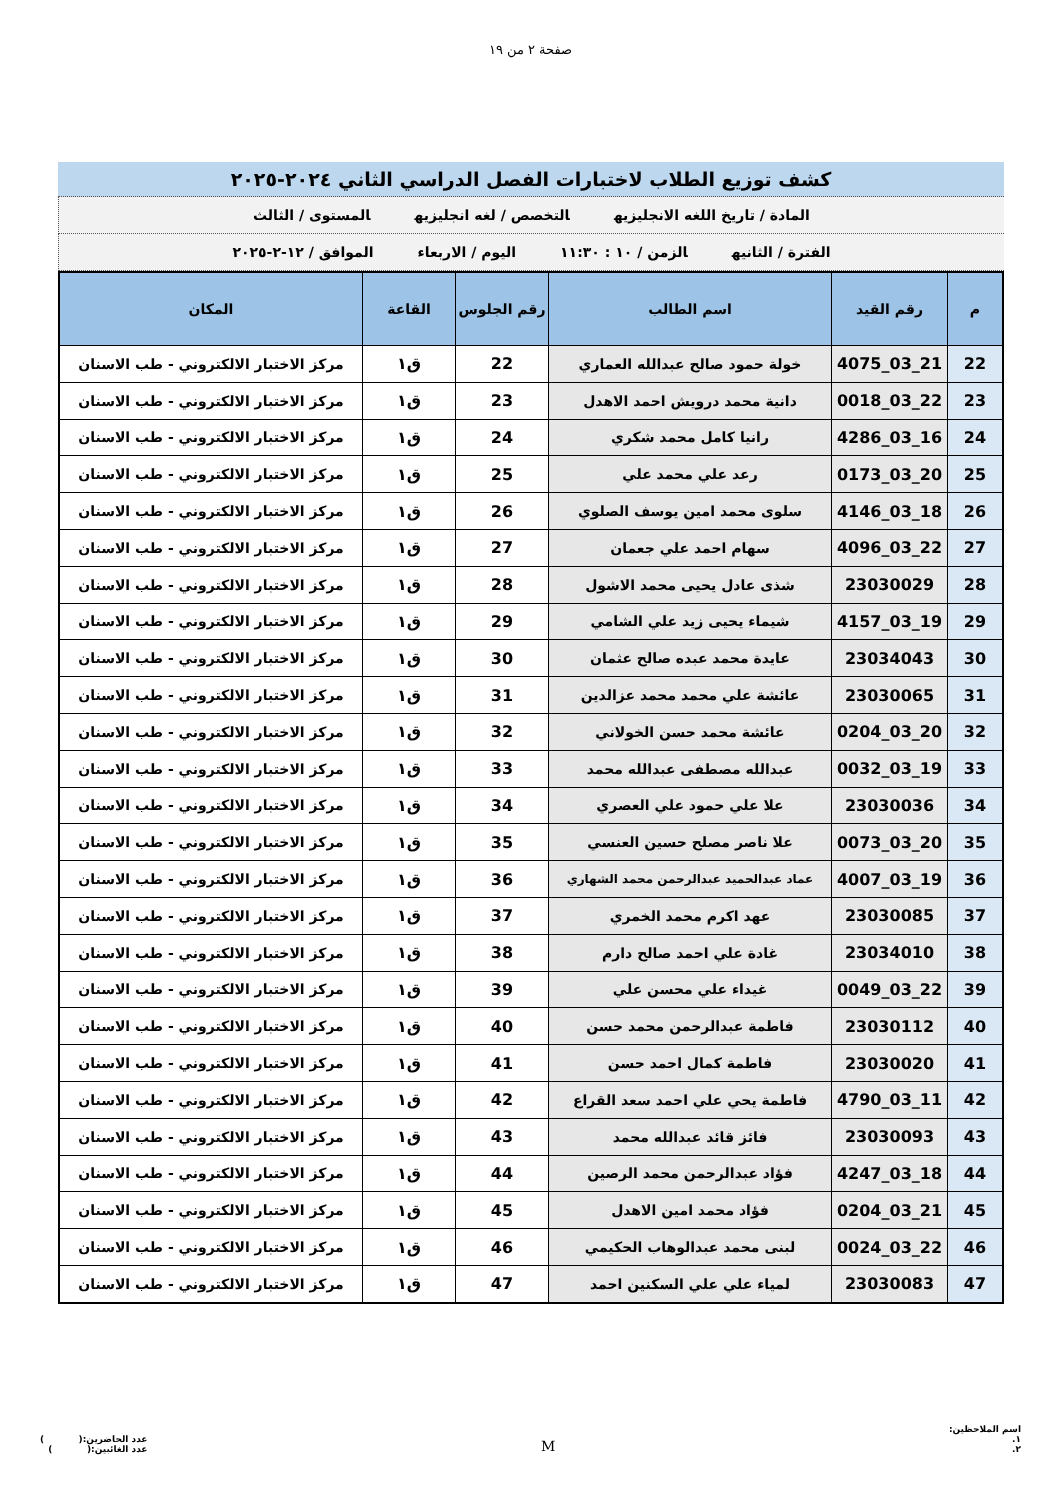صفحة ٢ من ١٩
كشف توزيع الطلاب لاختبارات الفصل الدراسي الثاني ٢٠٢٤-٢٠٢٥
المادة / تاريخ اللغه الانجليزيه التخصص / لغه انجليزيه المستوى / الثالث
الفترة / الثانيه الزمن / ١٠ : ١١:٣٠ اليوم / الاربعاء الموافق / ١٢-٢-٢٠٢٥
| م | رقم القيد | اسم الطالب | رقم الجلوس | القاعة | المكان |
| --- | --- | --- | --- | --- | --- |
| 22 | 21_03_4075 | خولة حمود صالح عبدالله العماري | 22 | ق١ | مركز الاختبار الالكتروني - طب الاسنان |
| 23 | 22_03_0018 | دانية محمد درويش احمد الاهدل | 23 | ق١ | مركز الاختبار الالكتروني - طب الاسنان |
| 24 | 16_03_4286 | رانيا كامل محمد شكري | 24 | ق١ | مركز الاختبار الالكتروني - طب الاسنان |
| 25 | 20_03_0173 | رعد علي محمد علي | 25 | ق١ | مركز الاختبار الالكتروني - طب الاسنان |
| 26 | 18_03_4146 | سلوى محمد امين يوسف الصلوي | 26 | ق١ | مركز الاختبار الالكتروني - طب الاسنان |
| 27 | 22_03_4096 | سهام احمد علي جعمان | 27 | ق١ | مركز الاختبار الالكتروني - طب الاسنان |
| 28 | 23030029 | شذى عادل يحيى محمد الاشول | 28 | ق١ | مركز الاختبار الالكتروني - طب الاسنان |
| 29 | 19_03_4157 | شيماء يحيى زيد علي الشامي | 29 | ق١ | مركز الاختبار الالكتروني - طب الاسنان |
| 30 | 23034043 | عايدة محمد عبده صالح عثمان | 30 | ق١ | مركز الاختبار الالكتروني - طب الاسنان |
| 31 | 23030065 | عائشة علي محمد محمد عزالدين | 31 | ق١ | مركز الاختبار الالكتروني - طب الاسنان |
| 32 | 20_03_0204 | عائشة محمد حسن الخولاني | 32 | ق١ | مركز الاختبار الالكتروني - طب الاسنان |
| 33 | 19_03_0032 | عبدالله مصطفى عبدالله محمد | 33 | ق١ | مركز الاختبار الالكتروني - طب الاسنان |
| 34 | 23030036 | علا علي حمود علي العصري | 34 | ق١ | مركز الاختبار الالكتروني - طب الاسنان |
| 35 | 20_03_0073 | علا ناصر مصلح حسين العنسي | 35 | ق١ | مركز الاختبار الالكتروني - طب الاسنان |
| 36 | 19_03_4007 | عماد عبدالحميد عبدالرحمن محمد الشهاري | 36 | ق١ | مركز الاختبار الالكتروني - طب الاسنان |
| 37 | 23030085 | عهد اكرم محمد الخمري | 37 | ق١ | مركز الاختبار الالكتروني - طب الاسنان |
| 38 | 23034010 | غادة علي احمد صالح دارم | 38 | ق١ | مركز الاختبار الالكتروني - طب الاسنان |
| 39 | 22_03_0049 | غيداء علي محسن علي | 39 | ق١ | مركز الاختبار الالكتروني - طب الاسنان |
| 40 | 23030112 | فاطمة عبدالرحمن محمد حسن | 40 | ق١ | مركز الاختبار الالكتروني - طب الاسنان |
| 41 | 23030020 | فاطمة كمال احمد حسن | 41 | ق١ | مركز الاختبار الالكتروني - طب الاسنان |
| 42 | 11_03_4790 | فاطمة يحي علي احمد سعد القراع | 42 | ق١ | مركز الاختبار الالكتروني - طب الاسنان |
| 43 | 23030093 | فائز قائد عبدالله محمد | 43 | ق١ | مركز الاختبار الالكتروني - طب الاسنان |
| 44 | 18_03_4247 | فؤاد عبدالرحمن محمد الرصين | 44 | ق١ | مركز الاختبار الالكتروني - طب الاسنان |
| 45 | 21_03_0204 | فؤاد محمد امين الاهدل | 45 | ق١ | مركز الاختبار الالكتروني - طب الاسنان |
| 46 | 22_03_0024 | لبنى محمد عبدالوهاب الحكيمي | 46 | ق١ | مركز الاختبار الالكتروني - طب الاسنان |
| 47 | 23030083 | لمياء علي علي السكنين احمد | 47 | ق١ | مركز الاختبار الالكتروني - طب الاسنان |
اسم الملاحظين:
١.
٢.
M
عدد الحاضرين:( )
عدد الغائبين:( )